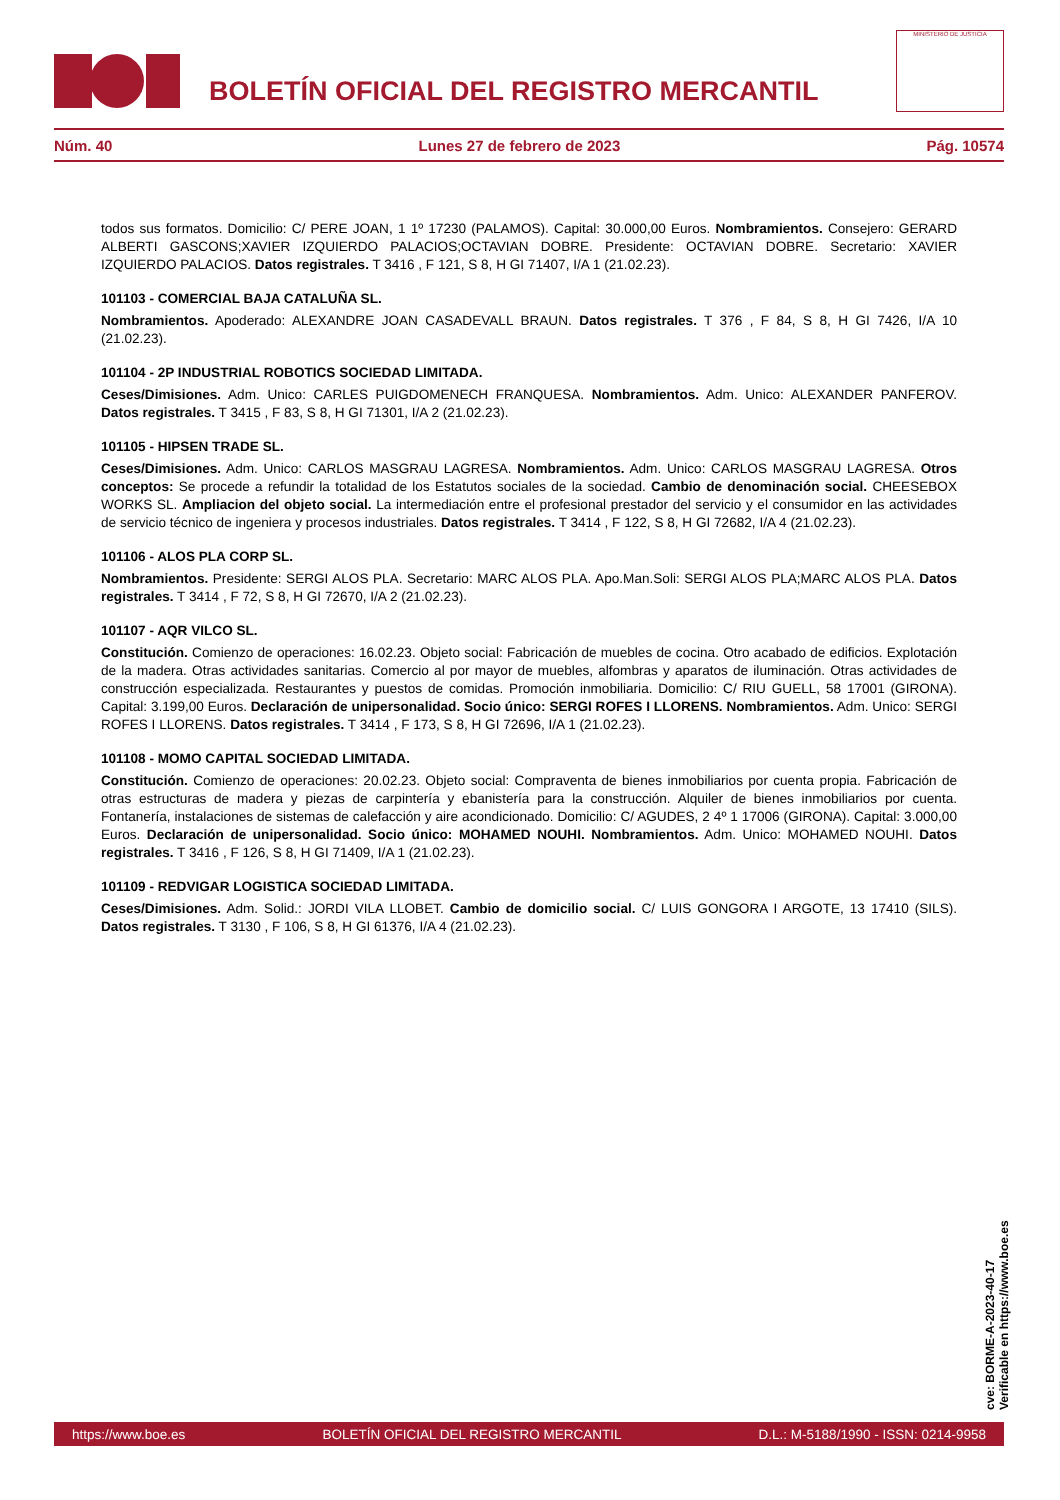BOLETÍN OFICIAL DEL REGISTRO MERCANTIL
MINISTERIO DE JUSTICIA
Núm. 40 Lunes 27 de febrero de 2023 Pág. 10574
todos sus formatos. Domicilio: C/ PERE JOAN, 1 1º 17230 (PALAMOS). Capital: 30.000,00 Euros. Nombramientos. Consejero: GERARD ALBERTI GASCONS;XAVIER IZQUIERDO PALACIOS;OCTAVIAN DOBRE. Presidente: OCTAVIAN DOBRE. Secretario: XAVIER IZQUIERDO PALACIOS. Datos registrales. T 3416 , F 121, S 8, H GI 71407, I/A 1 (21.02.23).
101103 - COMERCIAL BAJA CATALUÑA SL.
Nombramientos. Apoderado: ALEXANDRE JOAN CASADEVALL BRAUN. Datos registrales. T 376 , F 84, S 8, H GI 7426, I/A 10 (21.02.23).
101104 - 2P INDUSTRIAL ROBOTICS SOCIEDAD LIMITADA.
Ceses/Dimisiones. Adm. Unico: CARLES PUIGDOMENECH FRANQUESA. Nombramientos. Adm. Unico: ALEXANDER PANFEROV. Datos registrales. T 3415 , F 83, S 8, H GI 71301, I/A 2 (21.02.23).
101105 - HIPSEN TRADE SL.
Ceses/Dimisiones. Adm. Unico: CARLOS MASGRAU LAGRESA. Nombramientos. Adm. Unico: CARLOS MASGRAU LAGRESA. Otros conceptos: Se procede a refundir la totalidad de los Estatutos sociales de la sociedad. Cambio de denominación social. CHEESEBOX WORKS SL. Ampliacion del objeto social. La intermediación entre el profesional prestador del servicio y el consumidor en las actividades de servicio técnico de ingeniera y procesos industriales. Datos registrales. T 3414 , F 122, S 8, H GI 72682, I/A 4 (21.02.23).
101106 - ALOS PLA CORP SL.
Nombramientos. Presidente: SERGI ALOS PLA. Secretario: MARC ALOS PLA. Apo.Man.Soli: SERGI ALOS PLA;MARC ALOS PLA. Datos registrales. T 3414 , F 72, S 8, H GI 72670, I/A 2 (21.02.23).
101107 - AQR VILCO SL.
Constitución. Comienzo de operaciones: 16.02.23. Objeto social: Fabricación de muebles de cocina. Otro acabado de edificios. Explotación de la madera. Otras actividades sanitarias. Comercio al por mayor de muebles, alfombras y aparatos de iluminación. Otras actividades de construcción especializada. Restaurantes y puestos de comidas. Promoción inmobiliaria. Domicilio: C/ RIU GUELL, 58 17001 (GIRONA). Capital: 3.199,00 Euros. Declaración de unipersonalidad. Socio único: SERGI ROFES I LLORENS. Nombramientos. Adm. Unico: SERGI ROFES I LLORENS. Datos registrales. T 3414 , F 173, S 8, H GI 72696, I/A 1 (21.02.23).
101108 - MOMO CAPITAL SOCIEDAD LIMITADA.
Constitución. Comienzo de operaciones: 20.02.23. Objeto social: Compraventa de bienes inmobiliarios por cuenta propia. Fabricación de otras estructuras de madera y piezas de carpintería y ebanistería para la construcción. Alquiler de bienes inmobiliarios por cuenta. Fontanería, instalaciones de sistemas de calefacción y aire acondicionado. Domicilio: C/ AGUDES, 2 4º 1 17006 (GIRONA). Capital: 3.000,00 Euros. Declaración de unipersonalidad. Socio único: MOHAMED NOUHI. Nombramientos. Adm. Unico: MOHAMED NOUHI. Datos registrales. T 3416 , F 126, S 8, H GI 71409, I/A 1 (21.02.23).
101109 - REDVIGAR LOGISTICA SOCIEDAD LIMITADA.
Ceses/Dimisiones. Adm. Solid.: JORDI VILA LLOBET. Cambio de domicilio social. C/ LUIS GONGORA I ARGOTE, 13 17410 (SILS). Datos registrales. T 3130 , F 106, S 8, H GI 61376, I/A 4 (21.02.23).
cve: BORME-A-2023-40-17
Verificable en https://www.boe.es
https://www.boe.es BOLETÍN OFICIAL DEL REGISTRO MERCANTIL D.L.: M-5188/1990 - ISSN: 0214-9958